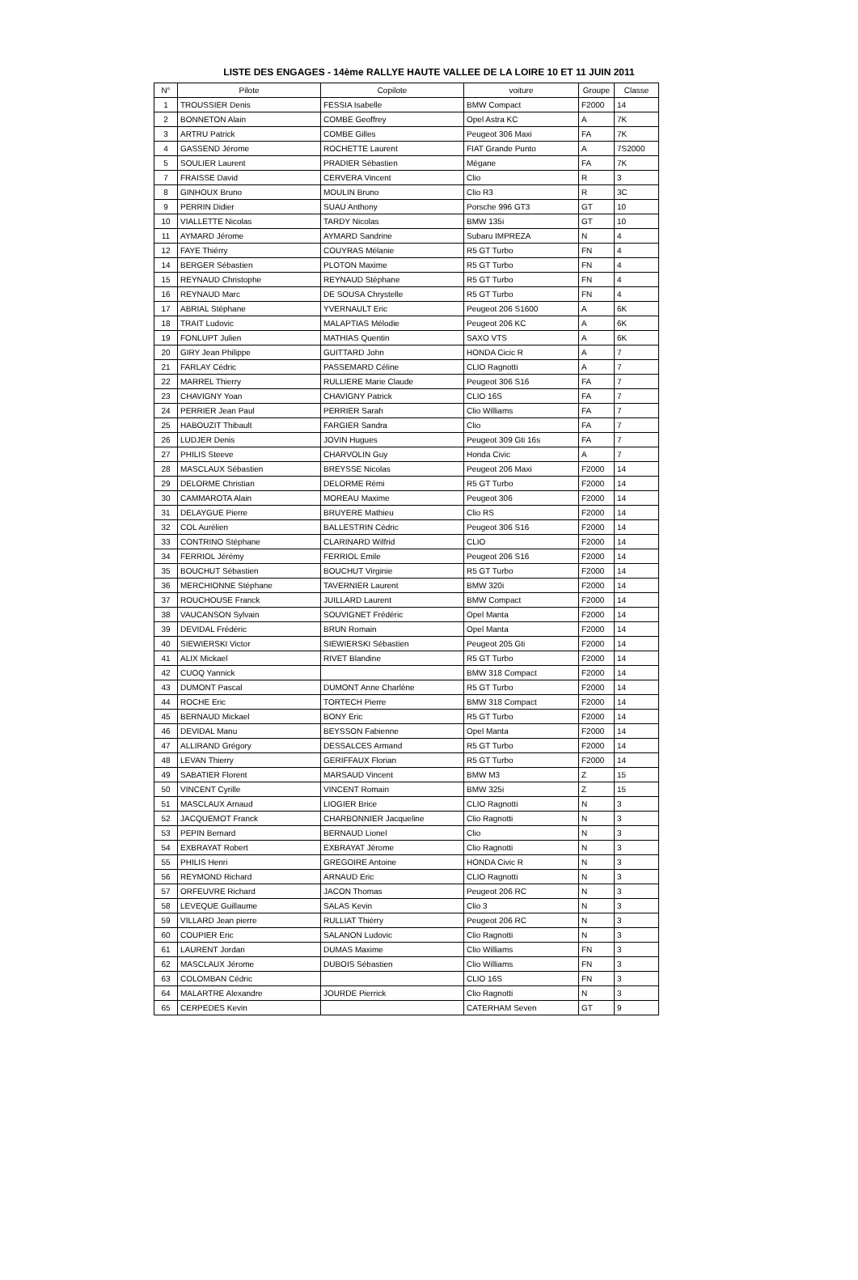LISTE DES ENGAGES - 14ème RALLYE HAUTE VALLEE DE LA LOIRE 10 ET 11 JUIN 2011
| N° | Pilote | Copilote | voiture | Groupe | Classe |
| --- | --- | --- | --- | --- | --- |
| 1 | TROUSSIER Denis | FESSIA Isabelle | BMW Compact | F2000 | 14 |
| 2 | BONNETON Alain | COMBE Geoffrey | Opel Astra KC | A | 7K |
| 3 | ARTRU Patrick | COMBE Gilles | Peugeot 306 Maxi | FA | 7K |
| 4 | GASSEND Jérome | ROCHETTE Laurent | FIAT Grande Punto | A | 7S2000 |
| 5 | SOULIER Laurent | PRADIER Sébastien | Mégane | FA | 7K |
| 7 | FRAISSE David | CERVERA Vincent | Clio | R | 3 |
| 8 | GINHOUX Bruno | MOULIN Bruno | Clio R3 | R | 3C |
| 9 | PERRIN Didier | SUAU Anthony | Porsche 996 GT3 | GT | 10 |
| 10 | VIALLETTE Nicolas | TARDY Nicolas | BMW 135i | GT | 10 |
| 11 | AYMARD Jérome | AYMARD Sandrine | Subaru IMPREZA | N | 4 |
| 12 | FAYE Thiérry | COUYRAS Mélanie | R5 GT Turbo | FN | 4 |
| 14 | BERGER Sébastien | PLOTON Maxime | R5 GT Turbo | FN | 4 |
| 15 | REYNAUD Christophe | REYNAUD Stéphane | R5 GT Turbo | FN | 4 |
| 16 | REYNAUD Marc | DE SOUSA Chrystelle | R5 GT Turbo | FN | 4 |
| 17 | ABRIAL Stéphane | YVERNAULT Eric | Peugeot 206 S1600 | A | 6K |
| 18 | TRAIT Ludovic | MALAPTIAS Mélodie | Peugeot 206 KC | A | 6K |
| 19 | FONLUPT Julien | MATHIAS Quentin | SAXO VTS | A | 6K |
| 20 | GIRY Jean Philippe | GUITTARD John | HONDA Cicic R | A | 7 |
| 21 | FARLAY Cédric | PASSEMARD Céline | CLIO Ragnotti | A | 7 |
| 22 | MARREL Thierry | RULLIERE Marie Claude | Peugeot 306 S16 | FA | 7 |
| 23 | CHAVIGNY Yoan | CHAVIGNY Patrick | CLIO 16S | FA | 7 |
| 24 | PERRIER Jean Paul | PERRIER Sarah | Clio Williams | FA | 7 |
| 25 | HABOUZIT Thibault | FARGIER Sandra | Clio | FA | 7 |
| 26 | LUDJER Denis | JOVIN Hugues | Peugeot 309 Gti 16s | FA | 7 |
| 27 | PHILIS Steeve | CHARVOLIN Guy | Honda Civic | A | 7 |
| 28 | MASCLAUX Sébastien | BREYSSE Nicolas | Peugeot 206 Maxi | F2000 | 14 |
| 29 | DELORME Christian | DELORME Rémi | R5 GT Turbo | F2000 | 14 |
| 30 | CAMMAROTA Alain | MOREAU Maxime | Peugeot 306 | F2000 | 14 |
| 31 | DELAYGUE Pierre | BRUYERE Mathieu | Clio RS | F2000 | 14 |
| 32 | COL Aurélien | BALLESTRIN Cédric | Peugeot 306 S16 | F2000 | 14 |
| 33 | CONTRINO Stéphane | CLARINARD Wilfrid | CLIO | F2000 | 14 |
| 34 | FERRIOL Jérémy | FERRIOL Emile | Peugeot 206 S16 | F2000 | 14 |
| 35 | BOUCHUT Sébastien | BOUCHUT Virginie | R5 GT Turbo | F2000 | 14 |
| 36 | MERCHIONNE Stéphane | TAVERNIER Laurent | BMW 320i | F2000 | 14 |
| 37 | ROUCHOUSE Franck | JUILLARD Laurent | BMW Compact | F2000 | 14 |
| 38 | VAUCANSON Sylvain | SOUVIGNET Frédéric | Opel Manta | F2000 | 14 |
| 39 | DEVIDAL Frédéric | BRUN Romain | Opel Manta | F2000 | 14 |
| 40 | SIEWIERSKI Victor | SIEWIERSKI Sébastien | Peugeot 205 Gti | F2000 | 14 |
| 41 | ALIX Mickael | RIVET Blandine | R5 GT Turbo | F2000 | 14 |
| 42 | CUOQ Yannick | | BMW 318 Compact | F2000 | 14 |
| 43 | DUMONT Pascal | DUMONT Anne Charlène | R5 GT Turbo | F2000 | 14 |
| 44 | ROCHE Eric | TORTECH Pierre | BMW 318 Compact | F2000 | 14 |
| 45 | BERNAUD Mickael | BONY Eric | R5 GT Turbo | F2000 | 14 |
| 46 | DEVIDAL Manu | BEYSSON Fabienne | Opel Manta | F2000 | 14 |
| 47 | ALLIRAND Grégory | DESSALCES Armand | R5 GT Turbo | F2000 | 14 |
| 48 | LEVAN Thierry | GERIFFAUX Florian | R5 GT Turbo | F2000 | 14 |
| 49 | SABATIER Florent | MARSAUD Vincent | BMW M3 | Z | 15 |
| 50 | VINCENT Cyrille | VINCENT Romain | BMW 325i | Z | 15 |
| 51 | MASCLAUX Arnaud | LIOGIER Brice | CLIO Ragnotti | N | 3 |
| 52 | JACQUEMOT Franck | CHARBONNIER Jacqueline | Clio Ragnotti | N | 3 |
| 53 | PEPIN Bernard | BERNAUD Lionel | Clio | N | 3 |
| 54 | EXBRAYAT Robert | EXBRAYAT Jérome | Clio Ragnotti | N | 3 |
| 55 | PHILIS Henri | GREGOIRE Antoine | HONDA Civic R | N | 3 |
| 56 | REYMOND Richard | ARNAUD Eric | CLIO Ragnotti | N | 3 |
| 57 | ORFEUVRE Richard | JACON Thomas | Peugeot 206 RC | N | 3 |
| 58 | LEVEQUE Guillaume | SALAS Kevin | Clio 3 | N | 3 |
| 59 | VILLARD Jean pierre | RULLIAT Thiérry | Peugeot 206 RC | N | 3 |
| 60 | COUPIER Eric | SALANON Ludovic | Clio Ragnotti | N | 3 |
| 61 | LAURENT Jordan | DUMAS Maxime | Clio Williams | FN | 3 |
| 62 | MASCLAUX Jérome | DUBOIS Sébastien | Clio Williams | FN | 3 |
| 63 | COLOMBAN Cédric | | CLIO 16S | FN | 3 |
| 64 | MALARTRE Alexandre | JOURDE Pierrick | Clio Ragnotti | N | 3 |
| 65 | CERPEDES Kevin | | CATERHAM Seven | GT | 9 |